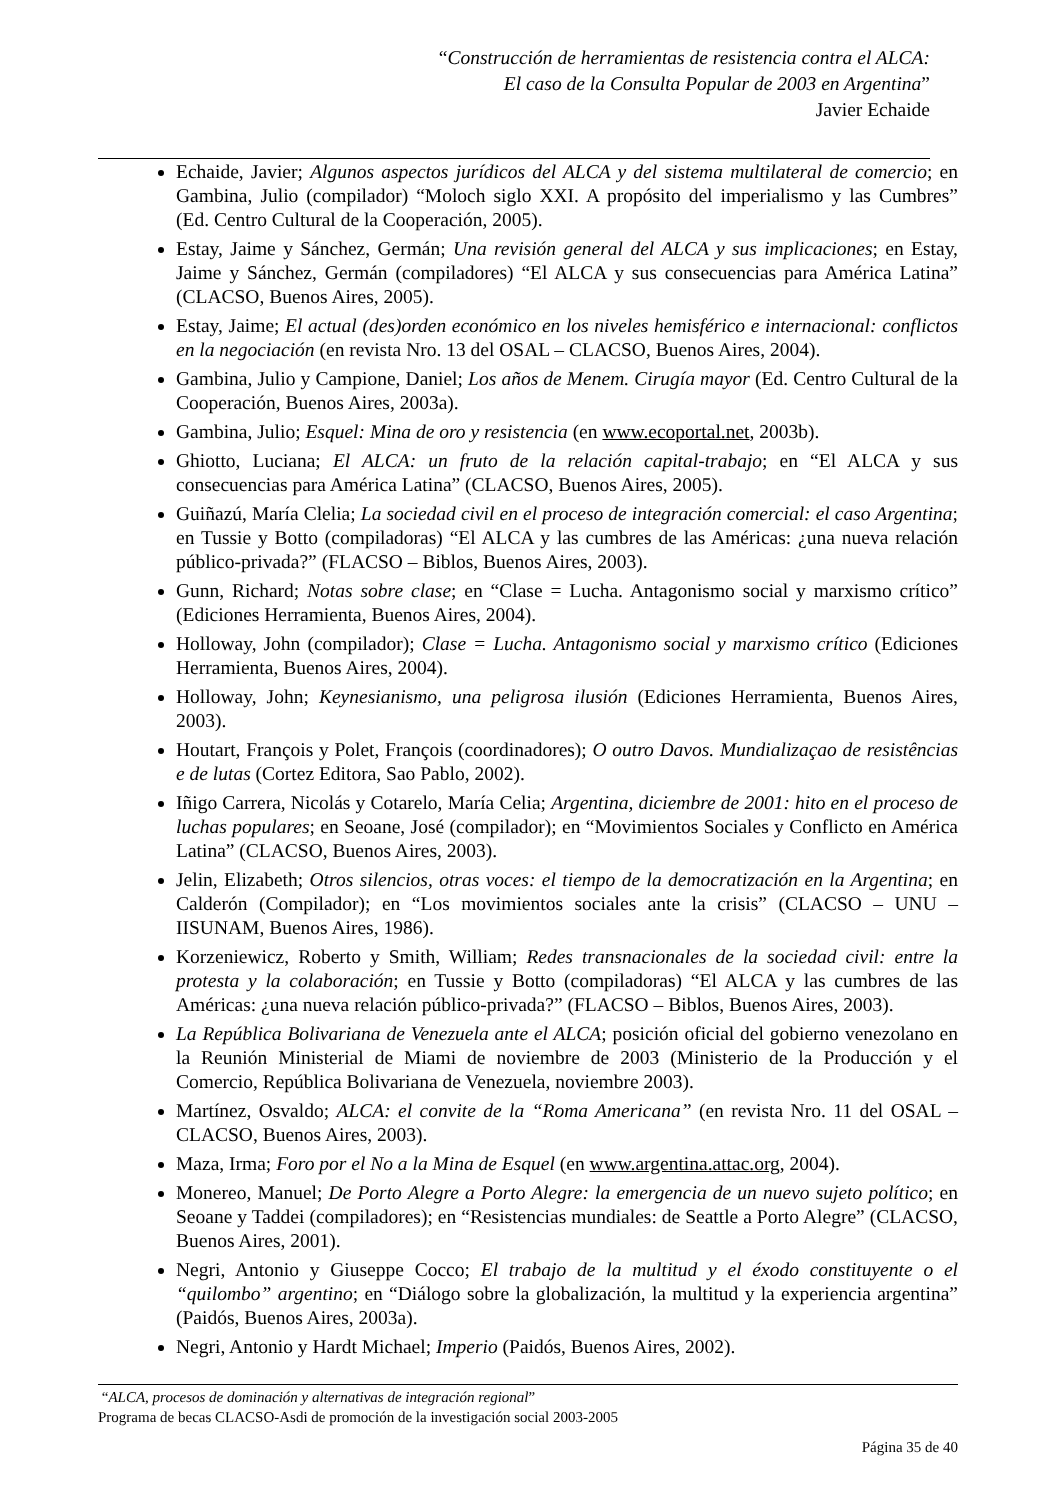“Construcción de herramientas de resistencia contra el ALCA:
El caso de la Consulta Popular de 2003 en Argentina”
Javier Echaide
Echaide, Javier; Algunos aspectos jurídicos del ALCA y del sistema multilateral de comercio; en Gambina, Julio (compilador) “Moloch siglo XXI. A propósito del imperialismo y las Cumbres” (Ed. Centro Cultural de la Cooperación, 2005).
Estay, Jaime y Sánchez, Germán; Una revisión general del ALCA y sus implicaciones; en Estay, Jaime y Sánchez, Germán (compiladores) “El ALCA y sus consecuencias para América Latina” (CLACSO, Buenos Aires, 2005).
Estay, Jaime; El actual (des)orden económico en los niveles hemisférico e internacional: conflictos en la negociación (en revista Nro. 13 del OSAL – CLACSO, Buenos Aires, 2004).
Gambina, Julio y Campione, Daniel; Los años de Menem. Cirugía mayor (Ed. Centro Cultural de la Cooperación, Buenos Aires, 2003a).
Gambina, Julio; Esquel: Mina de oro y resistencia (en www.ecoportal.net, 2003b).
Ghiotto, Luciana; El ALCA: un fruto de la relación capital-trabajo; en “El ALCA y sus consecuencias para América Latina” (CLACSO, Buenos Aires, 2005).
Guiñazú, María Clelia; La sociedad civil en el proceso de integración comercial: el caso Argentina; en Tussie y Botto (compiladoras) “El ALCA y las cumbres de las Américas: ¿una nueva relación público-privada?” (FLACSO – Biblos, Buenos Aires, 2003).
Gunn, Richard; Notas sobre clase; en “Clase = Lucha. Antagonismo social y marxismo crítico” (Ediciones Herramienta, Buenos Aires, 2004).
Holloway, John (compilador); Clase = Lucha. Antagonismo social y marxismo crítico (Ediciones Herramienta, Buenos Aires, 2004).
Holloway, John; Keynesianismo, una peligrosa ilusión (Ediciones Herramienta, Buenos Aires, 2003).
Houtart, François y Polet, François (coordinadores); O outro Davos. Mundializaçao de resistências e de lutas (Cortez Editora, Sao Pablo, 2002).
Iñigo Carrera, Nicolás y Cotarelo, María Celia; Argentina, diciembre de 2001: hito en el proceso de luchas populares; en Seoane, José (compilador); en “Movimientos Sociales y Conflicto en América Latina” (CLACSO, Buenos Aires, 2003).
Jelin, Elizabeth; Otros silencios, otras voces: el tiempo de la democratización en la Argentina; en Calderón (Compilador); en “Los movimientos sociales ante la crisis” (CLACSO – UNU – IISUNAM, Buenos Aires, 1986).
Korzeniewicz, Roberto y Smith, William; Redes transnacionales de la sociedad civil: entre la protesta y la colaboración; en Tussie y Botto (compiladoras) “El ALCA y las cumbres de las Américas: ¿una nueva relación público-privada?” (FLACSO – Biblos, Buenos Aires, 2003).
La República Bolivariana de Venezuela ante el ALCA; posición oficial del gobierno venezolano en la Reunión Ministerial de Miami de noviembre de 2003 (Ministerio de la Producción y el Comercio, República Bolivariana de Venezuela, noviembre 2003).
Martínez, Osvaldo; ALCA: el convite de la “Roma Americana” (en revista Nro. 11 del OSAL – CLACSO, Buenos Aires, 2003).
Maza, Irma; Foro por el No a la Mina de Esquel (en www.argentina.attac.org, 2004).
Monereo, Manuel; De Porto Alegre a Porto Alegre: la emergencia de un nuevo sujeto político; en Seoane y Taddei (compiladores); en “Resistencias mundiales: de Seattle a Porto Alegre” (CLACSO, Buenos Aires, 2001).
Negri, Antonio y Giuseppe Cocco; El trabajo de la multitud y el éxodo constituyente o el “quilombo” argentino; en “Diálogo sobre la globalización, la multitud y la experiencia argentina” (Paidós, Buenos Aires, 2003a).
Negri, Antonio y Hardt Michael; Imperio (Paidós, Buenos Aires, 2002).
“ALCA, procesos de dominación y alternativas de integración regional”
Programa de becas CLACSO-Asdi de promoción de la investigación social 2003-2005
Página 35 de 40